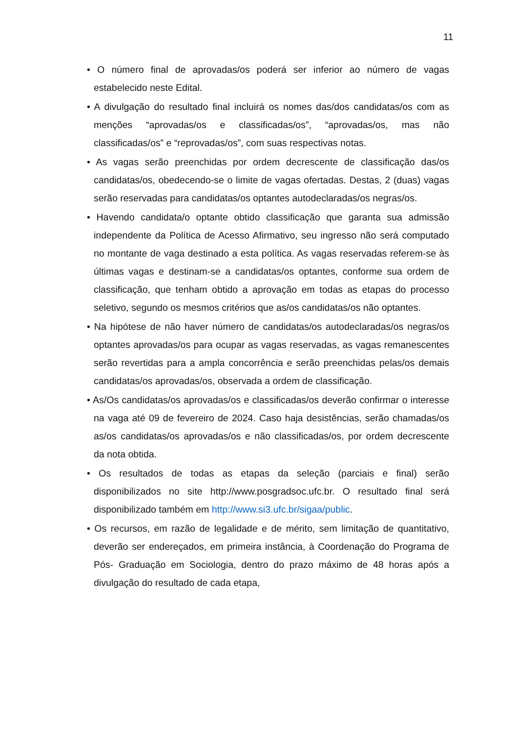11
• O número final de aprovadas/os poderá ser inferior ao número de vagas estabelecido neste Edital.
• A divulgação do resultado final incluirá os nomes das/dos candidatas/os com as menções “aprovadas/os e classificadas/os”, “aprovadas/os, mas não classificadas/os” e “reprovadas/os”, com suas respectivas notas.
• As vagas serão preenchidas por ordem decrescente de classificação das/os candidatas/os, obedecendo-se o limite de vagas ofertadas. Destas, 2 (duas) vagas serão reservadas para candidatas/os optantes autodeclaradas/os negras/os.
• Havendo candidata/o optante obtido classificação que garanta sua admissão independente da Política de Acesso Afirmativo, seu ingresso não será computado no montante de vaga destinado a esta política. As vagas reservadas referem-se às últimas vagas e destinam-se a candidatas/os optantes, conforme sua ordem de classificação, que tenham obtido a aprovação em todas as etapas do processo seletivo, segundo os mesmos critérios que as/os candidatas/os não optantes.
• Na hipótese de não haver número de candidatas/os autodeclaradas/os negras/os optantes aprovadas/os para ocupar as vagas reservadas, as vagas remanescentes serão revertidas para a ampla concorrência e serão preenchidas pelas/os demais candidatas/os aprovadas/os, observada a ordem de classificação.
• As/Os candidatas/os aprovadas/os e classificadas/os deverão confirmar o interesse na vaga até 09 de fevereiro de 2024. Caso haja desistências, serão chamadas/os as/os candidatas/os aprovadas/os e não classificadas/os, por ordem decrescente da nota obtida.
• Os resultados de todas as etapas da seleção (parciais e final) serão disponibilizados no site http://www.posgradsoc.ufc.br. O resultado final será disponibilizado também em http://www.si3.ufc.br/sigaa/public.
• Os recursos, em razão de legalidade e de mérito, sem limitação de quantitativo, deverão ser endereçados, em primeira instância, à Coordenação do Programa de Pós- Graduação em Sociologia, dentro do prazo máximo de 48 horas após a divulgação do resultado de cada etapa,